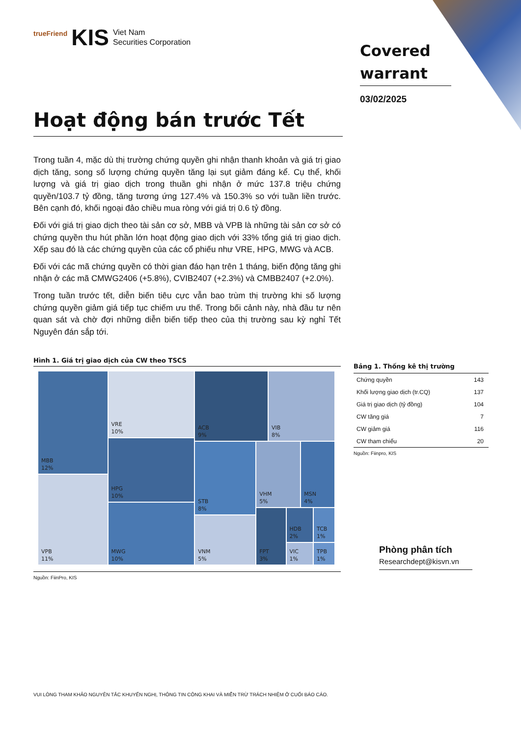trueFriend KIS Viet Nam
Securities Corporation
Covered warrant
03/02/2025
Hoạt động bán trước Tết
Trong tuần 4, mặc dù thị trường chứng quyền ghi nhận thanh khoản và giá trị giao dịch tăng, song số lượng chứng quyền tăng lại sụt giảm đáng kể. Cụ thể, khối lượng và giá trị giao dịch trong thuần ghi nhận ở mức 137.8 triệu chứng quyền/103.7 tỷ đồng, tăng tương ứng 127.4% và 150.3% so với tuần liền trước. Bên cạnh đó, khối ngoại đảo chiều mua ròng với giá trị 0.6 tỷ đồng.
Đối với giá trị giao dịch theo tài sản cơ sở, MBB và VPB là những tài sản cơ sở có chứng quyền thu hút phần lớn hoạt động giao dịch với 33% tổng giá trị giao dịch. Xếp sau đó là các chứng quyền của các cổ phiếu như VRE, HPG, MWG và ACB.
Đối với các mã chứng quyền có thời gian đáo hạn trên 1 tháng, biến động tăng ghi nhận ở các mã CMWG2406 (+5.8%), CVIB2407 (+2.3%) và CMBB2407 (+2.0%).
Trong tuần trước tết, diễn biến tiêu cực vẫn bao trùm thị trường khi số lượng chứng quyền giảm giá tiếp tục chiếm ưu thế. Trong bối cảnh này, nhà đầu tư nên quan sát và chờ đợi những diễn biến tiếp theo của thị trường sau kỳ nghỉ Tết Nguyên đán sắp tới.
Hình 1. Giá trị giao dịch của CW theo TSCS
MBB
12%
VPB
11%
VRE
10%
HPG
10%
MWG
10%
ACB
9%
VIB
8%
STB
8%
VNM
5%
VHM
5%
MSN
4%
FPT
3%
HDB
2%
TCB
1%
VIC
1%
TPB
1%
Nguồn: FiinPro, KIS
Bảng 1. Thống kê thị trường
| Chứng quyền | 143 |
| Khối lượng giao dịch (tr.CQ) | 137 |
| Giá trị giao dịch (tỷ đồng) | 104 |
| CW tăng giá | 7 |
| CW giảm giá | 116 |
| CW tham chiếu | 20 |
Nguồn: Fiinpro, KIS
Phòng phân tích
Researchdept@kisvn.vn
VUI LÒNG THAM KHẢO NGUYÊN TẮC KHUYẾN NGHỊ, THÔNG TIN CÔNG KHAI VÀ MIỄN TRỪ TRÁCH NHIỆM Ở CUỐI BÁO CÁO.